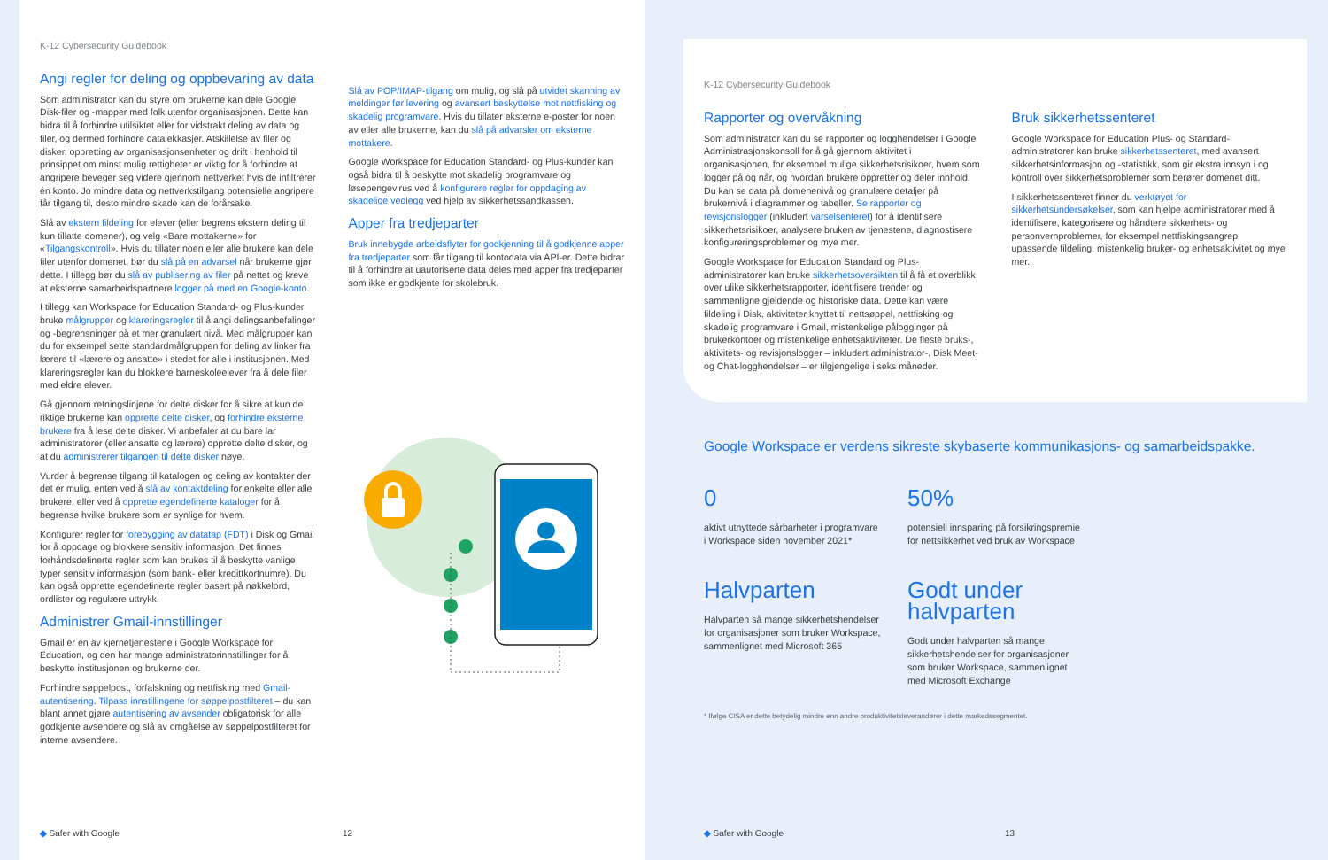K-12 Cybersecurity Guidebook
Angi regler for deling og oppbevaring av data
Som administrator kan du styre om brukerne kan dele Google Disk-filer og -mapper med folk utenfor organisasjonen. Dette kan bidra til å forhindre utilsiktet eller for vidstrakt deling av data og filer, og dermed forhindre datalekkasjer. Atskillelse av filer og disker, oppretting av organisasjonsenheter og drift i henhold til prinsippet om minst mulig rettigheter er viktig for å forhindre at angripere beveger seg videre gjennom nettverket hvis de infiltrerer én konto. Jo mindre data og nettverkstilgang potensielle angripere får tilgang til, desto mindre skade kan de forårsake.
Slå av ekstern fildeling for elever (eller begrens ekstern deling til kun tillatte domener), og velg «Bare mottakerne» for «Tilgangskontroll». Hvis du tillater noen eller alle brukere kan dele filer utenfor domenet, bør du slå på en advarsel når brukerne gjør dette. I tillegg bør du slå av publisering av filer på nettet og kreve at eksterne samarbeidspartnere logger på med en Google-konto.
I tillegg kan Workspace for Education Standard- og Plus-kunder bruke målgrupper og klareringsregler til å angi delingsanbefalinger og -begrensninger på et mer granulært nivå. Med målgrupper kan du for eksempel sette standardmålgruppen for deling av linker fra lærere til «lærere og ansatte» i stedet for alle i institusjonen. Med klareringsregler kan du blokkere barneskoleelever fra å dele filer med eldre elever.
Gå gjennom retningslinjene for delte disker for å sikre at kun de riktige brukerne kan opprette delte disker, og forhindre eksterne brukere fra å lese delte disker. Vi anbefaler at du bare lar administratorer (eller ansatte og lærere) opprette delte disker, og at du administrerer tilgangen til delte disker nøye.
Vurder å begrense tilgang til katalogen og deling av kontakter der det er mulig, enten ved å slå av kontaktdeling for enkelte eller alle brukere, eller ved å opprette egendefinerte kataloger for å begrense hvilke brukere som er synlige for hvem.
Konfigurer regler for forebygging av datatap (FDT) i Disk og Gmail for å oppdage og blokkere sensitiv informasjon. Det finnes forhåndsdefinerte regler som kan brukes til å beskytte vanlige typer sensitiv informasjon (som bank- eller kredittkortnumre). Du kan også opprette egendefinerte regler basert på nøkkelord, ordlister og regulære uttrykk.
Administrer Gmail-innstillinger
Gmail er en av kjernetjenestene i Google Workspace for Education, og den har mange administratorinnstillinger for å beskytte institusjonen og brukerne der.
Forhindre søppelpost, forfalskning og nettfisking med Gmail-autentisering. Tilpass innstillingene for søppelpostfilteret – du kan blant annet gjøre autentisering av avsender obligatorisk for alle godkjente avsendere og slå av omgåelse av søppelpostfilteret for interne avsendere.
Slå av POP/IMAP-tilgang om mulig, og slå på utvidet skanning av meldinger før levering og avansert beskyttelse mot nettfisking og skadelig programvare. Hvis du tillater eksterne e-poster for noen av eller alle brukerne, kan du slå på advarsler om eksterne mottakere.
Google Workspace for Education Standard- og Plus-kunder kan også bidra til å beskytte mot skadelig programvare og løsepengevirus ved å konfigurere regler for oppdaging av skadelige vedlegg ved hjelp av sikkerhetssandkassen.
Apper fra tredjeparter
Bruk innebygde arbeidsflyter for godkjenning til å godkjenne apper fra tredjeparter som får tilgang til kontodata via API-er. Dette bidrar til å forhindre at uautoriserte data deles med apper fra tredjeparter som ikke er godkjente for skolebruk.
◆ Safer with Google 12
K-12 Cybersecurity Guidebook
Rapporter og overvåkning
Som administrator kan du se rapporter og logghendelser i Google Administrasjonskonsoll for å gå gjennom aktivitet i organisasjonen, for eksempel mulige sikkerhetsrisikoer, hvem som logger på og når, og hvordan brukere oppretter og deler innhold. Du kan se data på domenenivå og granulære detaljer på brukernivå i diagrammer og tabeller. Se rapporter og revisjonslogger (inkludert varselsenteret) for å identifisere sikkerhetsrisikoer, analysere bruken av tjenestene, diagnostisere konfigureringsproblemer og mye mer.
Google Workspace for Education Standard og Plus-administratorer kan bruke sikkerhetsoversikten til å få et overblikk over ulike sikkerhetsrapporter, identifisere trender og sammenligne gjeldende og historiske data. Dette kan være fildeling i Disk, aktiviteter knyttet til nettsøppel, nettfisking og skadelig programvare i Gmail, mistenkelige pålogginger på brukerkontoer og mistenkelige enhetsaktiviteter. De fleste bruks-, aktivitets- og revisjonslogger – inkludert administrator-, Disk Meet- og Chat-logghendelser – er tilgjengelige i seks måneder.
Bruk sikkerhetssenteret
Google Workspace for Education Plus- og Standard-administratorer kan bruke sikkerhetssenteret, med avansert sikkerhetsinformasjon og -statistikk, som gir ekstra innsyn i og kontroll over sikkerhetsproblemer som berører domenet ditt.
I sikkerhetssenteret finner du verktøyet for sikkerhetsundersøkelser, som kan hjelpe administratorer med å identifisere, kategorisere og håndtere sikkerhets- og personvernproblemer, for eksempel nettfiskingsangrep, upassende fildeling, mistenkelig bruker- og enhetsaktivitet og mye mer..
Google Workspace er verdens sikreste skybaserte kommunikasjons- og samarbeidspakke.
0
aktivt utnyttede sårbarheter i programvare i Workspace siden november 2021*
50%
potensiell innsparing på forsikringspremie for nettsikkerhet ved bruk av Workspace
Halvparten
Halvparten så mange sikkerhetshendelser for organisasjoner som bruker Workspace, sammenlignet med Microsoft 365
Godt under halvparten
Godt under halvparten så mange sikkerhetshendelser for organisasjoner som bruker Workspace, sammenlignet med Microsoft Exchange
* Ifølge CISA er dette betydelig mindre enn andre produktivitetsleverandører i dette markedssegmentet.
◆ Safer with Google 13